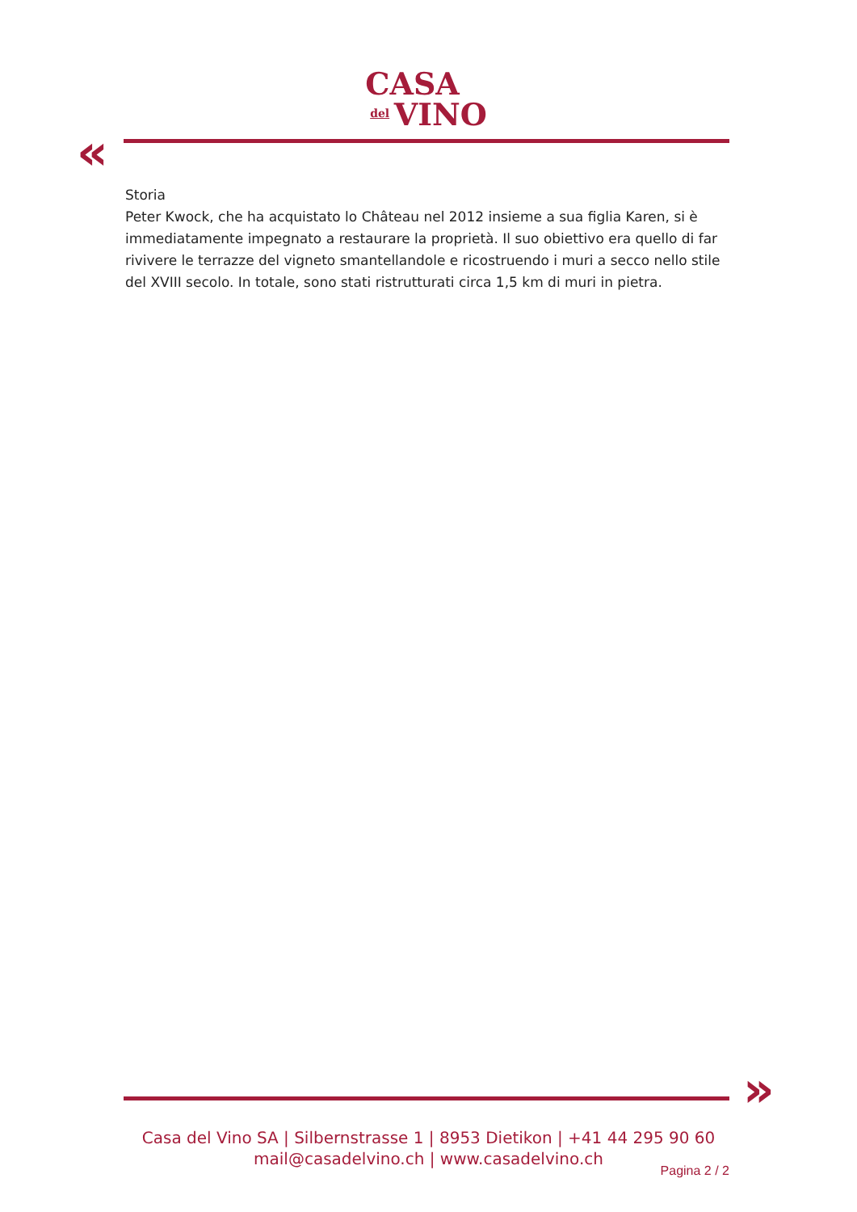CASA
del VINO
«
Storia
Peter Kwock, che ha acquistato lo Château nel 2012 insieme a sua figlia Karen, si è immediatamente impegnato a restaurare la proprietà. Il suo obiettivo era quello di far rivivere le terrazze del vigneto smantellandole e ricostruendo i muri a secco nello stile del XVIII secolo. In totale, sono stati ristrutturati circa 1,5 km di muri in pietra.
»
Casa del Vino SA | Silbernstrasse 1 | 8953 Dietikon | +41 44 295 90 60
mail@casadelvino.ch | www.casadelvino.ch
Pagina 2 / 2